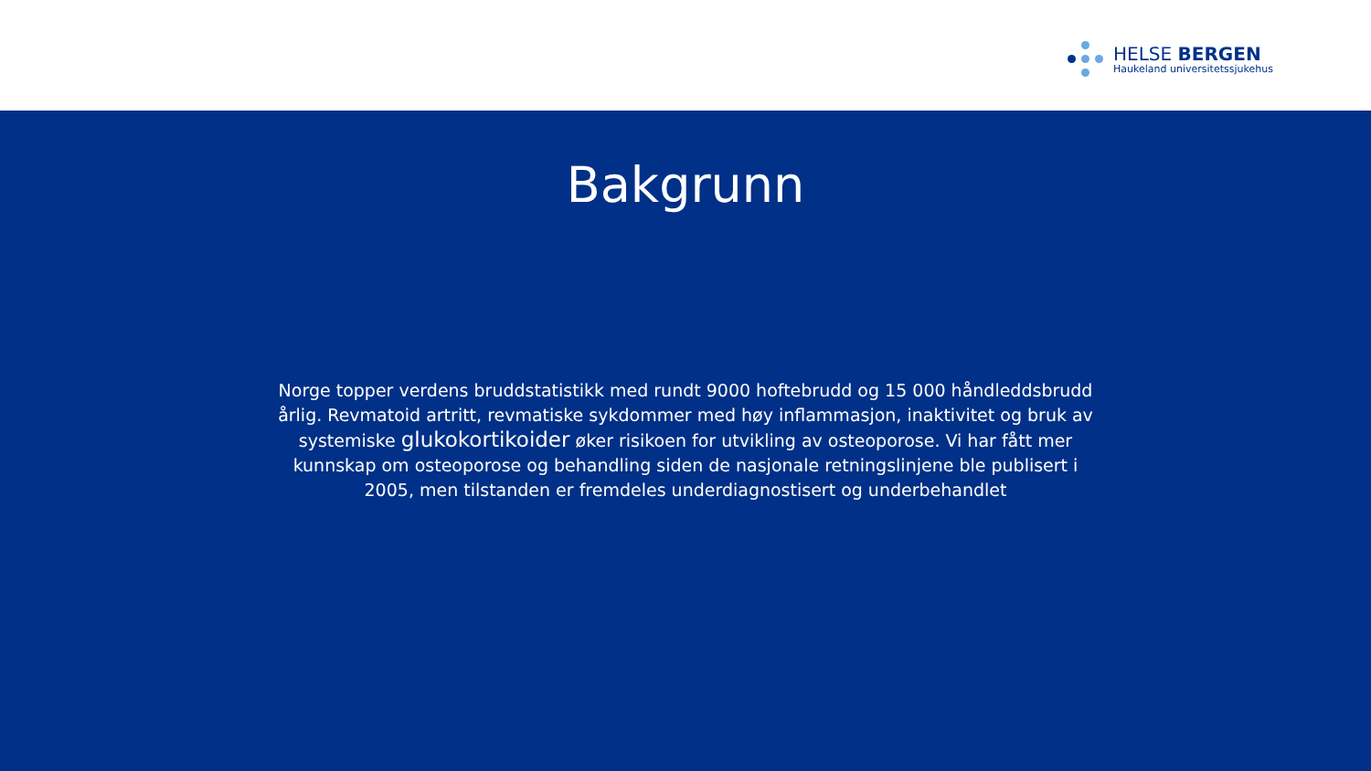HELSE BERGEN
Haukeland universitetssjukehus
Bakgrunn
Norge topper verdens bruddstatistikk med rundt 9000 hoftebrudd og 15 000 håndleddsbrudd årlig. Revmatoid artritt, revmatiske sykdommer med høy inflammasjon, inaktivitet og bruk av systemiske glukokortikoider øker risikoen for utvikling av osteoporose. Vi har fått mer kunnskap om osteoporose og behandling siden de nasjonale retningslinjene ble publisert i 2005, men tilstanden er fremdeles underdiagnostisert og underbehandlet